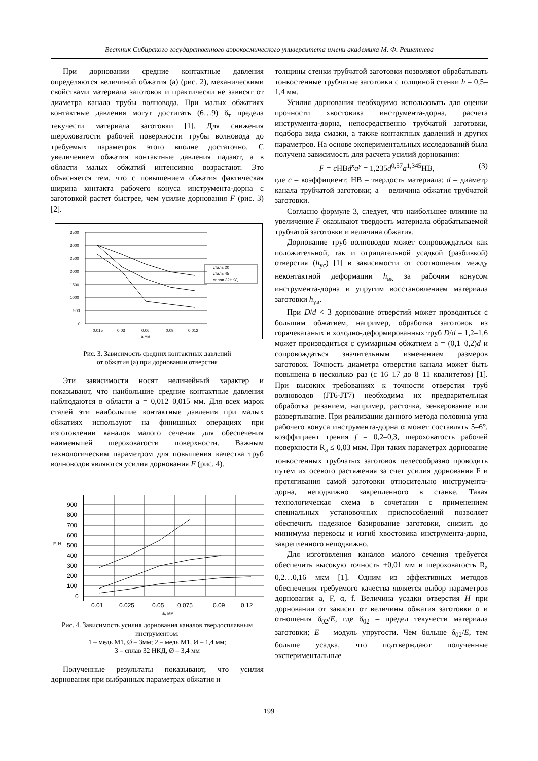Вестник Сибирского государственного аэрокосмического университета имени академика М. Ф. Решетнева
При дорновании средние контактные давления определяются величиной обжатия (а) (рис. 2), механическими свойствами материала заготовок и практически не зависят от диаметра канала трубы волновода. При малых обжатиях контактные давления могут достигать (6…9) δ<sub>т</sub> предела текучести материала заготовки [1]. Для снижения шероховатости рабочей поверхности трубы волновода до требуемых параметров этого вполне достаточно. С увеличением обжатия контактные давления падают, а в области малых обжатий интенсивно возрастают. Это объясняется тем, что с повышением обжатия фактическая ширина контакта рабочего конуса инструмента-дорна с заготовкой растет быстрее, чем усилие дорнования F (рис. 3) [2].
3500
3000
2500
2000
1500
1000
500
0
0,015
0,03
0,06
0,09
0,012
a,мм
сталь 20
сталь 45
сплав 32НКД
Рис. 3. Зависимость средних контактных давлений
от обжатия (а) при дорновании отверстия
Эти зависимости носят нелинейный характер и показывают, что наибольшие средние контактные давления наблюдаются в области а = 0,012–0,015 мм. Для всех марок сталей эти наибольшие контактные давления при малых обжатиях используют на финишных операциях при изготовлении каналов малого сечения для обеспечения наименьшей шероховатости поверхности. Важным технологическим параметром для повышения качества труб волноводов являются усилия дорнования F (рис. 4).
900
800
700
600
500
400
300
200
100
0
0.01
0.025
0.05
0.075
0.09
0.12
а, мм
F, Н
Рис. 4. Зависимость усилия дорнования каналов твердосплавным инструментом:
1 – медь М1, Ø – 3мм; 2 – медь М1, Ø – 1,4 мм;
3 – сплав 32 НКД, Ø – 3,4 мм
Полученные результаты показывают, что усилия дорнования при выбранных параметрах обжатия и
толщины стенки трубчатой заготовки позволяют обрабатывать тонкостенные трубчатые заготовки с толщиной стенки h = 0,5–1,4 мм.
Усилия дорнования необходимо использовать для оценки прочности хвостовика инструмента-дорна, расчета инструмента-дорна, непосредственно трубчатой заготовки, подбора вида смазки, а также контактных давлений и других параметров. На основе экспериментальных исследований была получена зависимость для расчета усилий дорнования:
F = cHBd<sup>x</sup>a<sup>y</sup> = 1,235d<sup>0,57</sup>a<sup>1,345</sup>HB, (3)
где c – коэффициент; НВ – твердость материала; d – диаметр канала трубчатой заготовки; а – величина обжатия трубчатой заготовки.
Согласно формуле 3, следует, что наибольшее влияние на увеличение F оказывают твердость материала обрабатываемой трубчатой заготовки и величина обжатия.
Дорнование труб волноводов может сопровождаться как положительной, так и отрицательной усадкой (разбивкой) отверстия (h<sub>ус</sub>) [1] в зависимости от соотношения между неконтактной деформации h<sub>вк</sub> за рабочим конусом инструмента-дорна и упругим восстановлением материала заготовки h<sub>ув</sub>.
При D/d < 3 дорнование отверстий может проводиться с большим обжатием, например, обработка заготовок из горячекатаных и холодно-деформированных труб D/d = 1,2–1,6 может производиться с суммарным обжатием а = (0,1–0,2)d и сопровождаться значительным изменением размеров заготовок. Точность диаметра отверстия канала может быть повышена в несколько раз (с 16–17 до 8–11 квалитетов) [1]. При высоких требованиях к точности отверстия труб волноводов (JT6-JT7) необходима их предварительная обработка резанием, например, расточка, зенкерование или развертывание. При реализации данного метода половина угла рабочего конуса инструмента-дорна α может составлять 5–6°, коэффициент трения f = 0,2–0,3, шероховатость рабочей поверхности R<sub>a</sub> ≤ 0,03 мкм. При таких параметрах дорнование тонкостенных трубчатых заготовок целесообразно проводить путем их осевого растяжения за счет усилия дорнования F и протягивания самой заготовки относительно инструмента-дорна, неподвижно закрепленного в станке. Такая технологическая схема в сочетании с применением специальных установочных приспособлений позволяет обеспечить надежное базирование заготовки, снизить до минимума перекосы и изгиб хвостовика инструмента-дорна, закрепленного неподвижно.
Для изготовления каналов малого сечения требуется обеспечить высокую точность ±0,01 мм и шероховатость R<sub>a</sub> 0,2…0,16 мкм [1]. Одним из эффективных методов обеспечения требуемого качества является выбор параметров дорнования а, F, α, f. Величина усадки отверстия H при дорновании от зависит от величины обжатия заготовки α и отношения δ<sub>02</sub>/E, где δ<sub>02</sub> – предел текучести материала заготовки; E – модуль упругости. Чем больше δ<sub>02</sub>/E, тем больше усадка, что подтверждают полученные экспериментальные
199